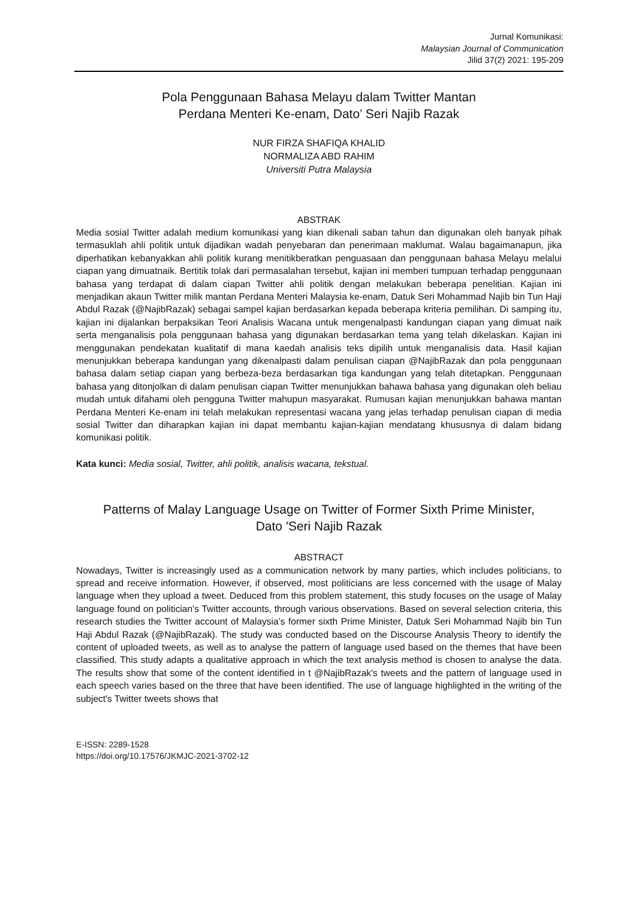Jurnal Komunikasi:
Malaysian Journal of Communication
Jilid 37(2) 2021: 195-209
Pola Penggunaan Bahasa Melayu dalam Twitter Mantan
Perdana Menteri Ke-enam, Dato’ Seri Najib Razak
NUR FIRZA SHAFIQA KHALID
NORMALIZA ABD RAHIM
Universiti Putra Malaysia
ABSTRAK
Media sosial Twitter adalah medium komunikasi yang kian dikenali saban tahun dan digunakan oleh banyak pihak termasuklah ahli politik untuk dijadikan wadah penyebaran dan penerimaan maklumat. Walau bagaimanapun, jika diperhatikan kebanyakkan ahli politik kurang menitikberatkan penguasaan dan penggunaan bahasa Melayu melalui ciapan yang dimuatnaik. Bertitik tolak dari permasalahan tersebut, kajian ini memberi tumpuan terhadap penggunaan bahasa yang terdapat di dalam ciapan Twitter ahli politik dengan melakukan beberapa penelitian. Kajian ini menjadikan akaun Twitter milik mantan Perdana Menteri Malaysia ke-enam, Datuk Seri Mohammad Najib bin Tun Haji Abdul Razak (@NajibRazak) sebagai sampel kajian berdasarkan kepada beberapa kriteria pemilihan. Di samping itu, kajian ini dijalankan berpaksikan Teori Analisis Wacana untuk mengenalpasti kandungan ciapan yang dimuat naik serta menganalisis pola penggunaan bahasa yang digunakan berdasarkan tema yang telah dikelaskan. Kajian ini menggunakan pendekatan kualitatif di mana kaedah analisis teks dipilih untuk menganalisis data. Hasil kajian menunjukkan beberapa kandungan yang dikenalpasti dalam penulisan ciapan @NajibRazak dan pola penggunaan bahasa dalam setiap ciapan yang berbeza-beza berdasarkan tiga kandungan yang telah ditetapkan. Penggunaan bahasa yang ditonjolkan di dalam penulisan ciapan Twitter menunjukkan bahawa bahasa yang digunakan oleh beliau mudah untuk difahami oleh pengguna Twitter mahupun masyarakat. Rumusan kajian menunjukkan bahawa mantan Perdana Menteri Ke-enam ini telah melakukan representasi wacana yang jelas terhadap penulisan ciapan di media sosial Twitter dan diharapkan kajian ini dapat membantu kajian-kajian mendatang khususnya di dalam bidang komunikasi politik.
Kata kunci: Media sosial, Twitter, ahli politik, analisis wacana, tekstual.
Patterns of Malay Language Usage on Twitter of Former Sixth Prime Minister,
Dato 'Seri Najib Razak
ABSTRACT
Nowadays, Twitter is increasingly used as a communication network by many parties, which includes politicians, to spread and receive information. However, if observed, most politicians are less concerned with the usage of Malay language when they upload a tweet. Deduced from this problem statement, this study focuses on the usage of Malay language found on politician’s Twitter accounts, through various observations. Based on several selection criteria, this research studies the Twitter account of Malaysia’s former sixth Prime Minister, Datuk Seri Mohammad Najib bin Tun Haji Abdul Razak (@NajibRazak). The study was conducted based on the Discourse Analysis Theory to identify the content of uploaded tweets, as well as to analyse the pattern of language used based on the themes that have been classified. This study adapts a qualitative approach in which the text analysis method is chosen to analyse the data. The results show that some of the content identified in t @NajibRazak's tweets and the pattern of language used in each speech varies based on the three that have been identified. The use of language highlighted in the writing of the subject's Twitter tweets shows that
E-ISSN: 2289-1528
https://doi.org/10.17576/JKMJC-2021-3702-12